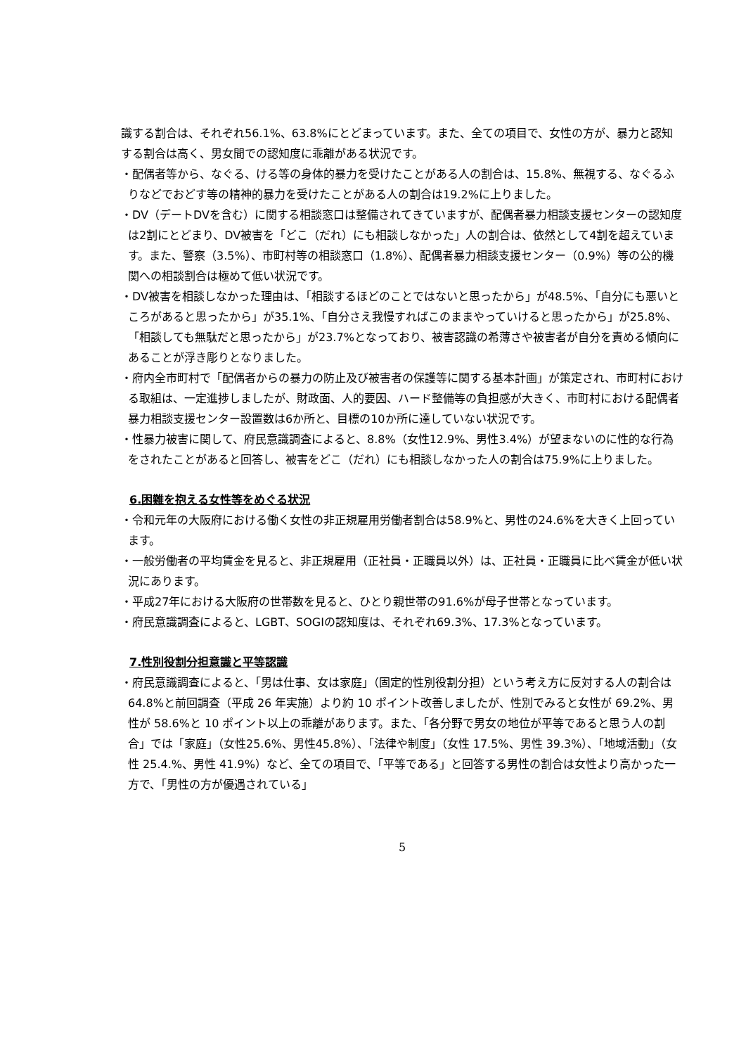識する割合は、それぞれ56.1%、63.8%にとどまっています。また、全ての項目で、女性の方が、暴力と認知する割合は高く、男女間での認知度に乖離がある状況です。
・配偶者等から、なぐる、ける等の身体的暴力を受けたことがある人の割合は、15.8%、無視する、なぐるふりなどでおどす等の精神的暴力を受けたことがある人の割合は19.2%に上りました。
・DV（デートDVを含む）に関する相談窓口は整備されてきていますが、配偶者暴力相談支援センターの認知度は2割にとどまり、DV被害を「どこ（だれ）にも相談しなかった」人の割合は、依然として4割を超えています。また、警察（3.5%）、市町村等の相談窓口（1.8%）、配偶者暴力相談支援センター（0.9%）等の公的機関への相談割合は極めて低い状況です。
・DV被害を相談しなかった理由は、「相談するほどのことではないと思ったから」が48.5%、「自分にも悪いところがあると思ったから」が35.1%、「自分さえ我慢すればこのままやっていけると思ったから」が25.8%、「相談しても無駄だと思ったから」が23.7%となっており、被害認識の希薄さや被害者が自分を責める傾向にあることが浮き彫りとなりました。
・府内全市町村で「配偶者からの暴力の防止及び被害者の保護等に関する基本計画」が策定され、市町村における取組は、一定進捗しましたが、財政面、人的要因、ハード整備等の負担感が大きく、市町村における配偶者暴力相談支援センター設置数は6か所と、目標の10か所に達していない状況です。
・性暴力被害に関して、府民意識調査によると、8.8%（女性12.9%、男性3.4%）が望まないのに性的な行為をされたことがあると回答し、被害をどこ（だれ）にも相談しなかった人の割合は75.9%に上りました。
6.困難を抱える女性等をめぐる状況
・令和元年の大阪府における働く女性の非正規雇用労働者割合は58.9%と、男性の24.6%を大きく上回っています。
・一般労働者の平均賃金を見ると、非正規雇用（正社員・正職員以外）は、正社員・正職員に比べ賃金が低い状況にあります。
・平成27年における大阪府の世帯数を見ると、ひとり親世帯の91.6%が母子世帯となっています。
・府民意識調査によると、LGBT、SOGIの認知度は、それぞれ69.3%、17.3%となっています。
7.性別役割分担意識と平等認識
・府民意識調査によると、「男は仕事、女は家庭」（固定的性別役割分担）という考え方に反対する人の割合は 64.8%と前回調査（平成 26 年実施）より約 10 ポイント改善しましたが、性別でみると女性が 69.2%、男性が 58.6%と 10 ポイント以上の乖離があります。また、「各分野で男女の地位が平等であると思う人の割合」では「家庭」（女性25.6%、男性45.8%）、「法律や制度」（女性 17.5%、男性 39.3%）、「地域活動」（女性 25.4.%、男性 41.9%）など、全ての項目で、「平等である」と回答する男性の割合は女性より高かった一方で、「男性の方が優遇されている」
5